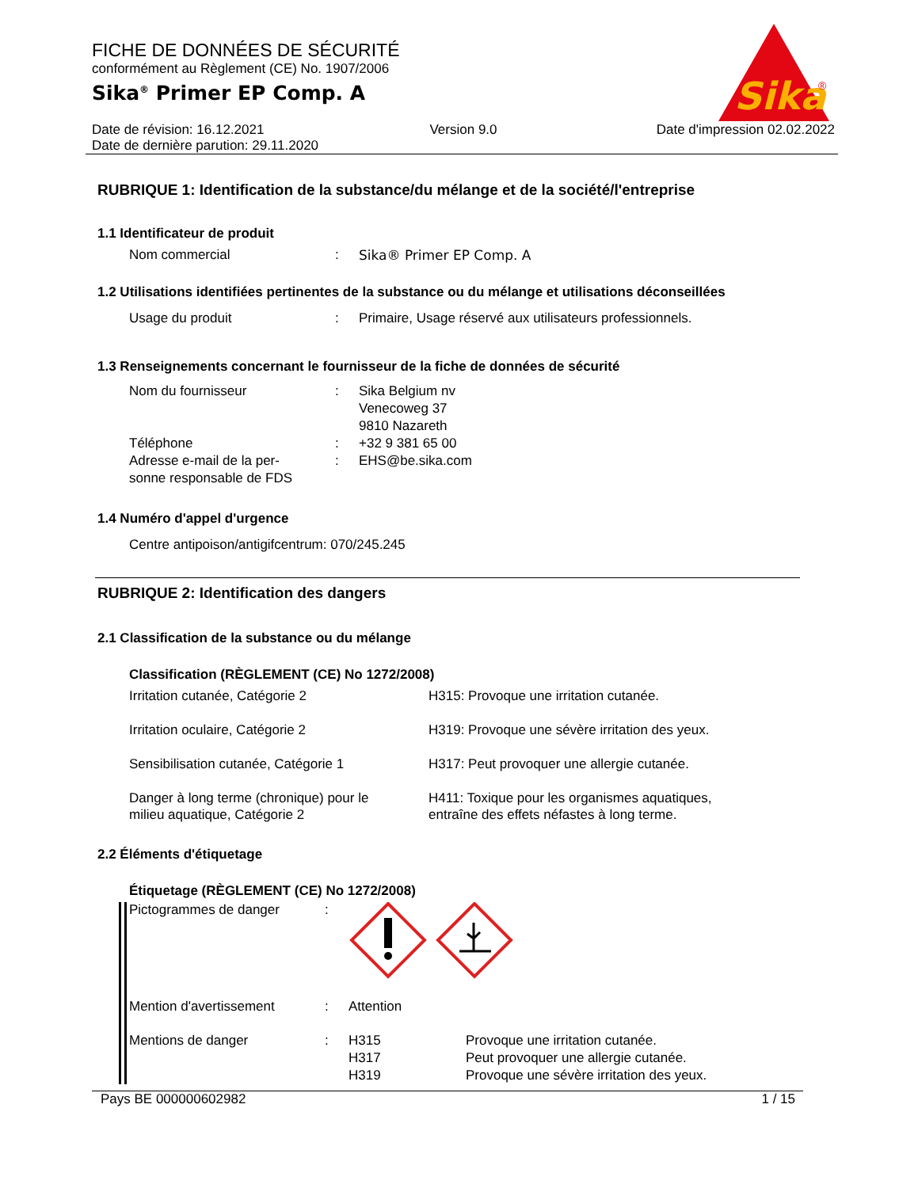FICHE DE DONNÉES DE SÉCURITÉ
conformément au Règlement (CE) No. 1907/2006
Sika<sup>®</sup> Primer EP Comp. A
Sika
®
Date de révision: 16.12.2021
Date de dernière parution: 29.11.2020
Version 9.0 Date d'impression 02.02.2022
RUBRIQUE 1: Identification de la substance/du mélange et de la société/l'entreprise
1.1 Identificateur de produit
Nom commercial : Sika® Primer EP Comp. A
1.2 Utilisations identifiées pertinentes de la substance ou du mélange et utilisations déconseillées
Usage du produit : Primaire, Usage réservé aux utilisateurs professionnels.
1.3 Renseignements concernant le fournisseur de la fiche de données de sécurité
Nom du fournisseur : Sika Belgium nv
Venecoweg 37
9810 Nazareth
Téléphone : +32 9 381 65 00
Adresse e-mail de la per-
sonne responsable de FDS
: EHS@be.sika.com
1.4 Numéro d'appel d'urgence
Centre antipoison/antigifcentrum: 070/245.245
RUBRIQUE 2: Identification des dangers
2.1 Classification de la substance ou du mélange
Classification (RÈGLEMENT (CE) No 1272/2008)
Irritation cutanée, Catégorie 2 H315: Provoque une irritation cutanée.
Irritation oculaire, Catégorie 2 H319: Provoque une sévère irritation des yeux.
Sensibilisation cutanée, Catégorie 1 H317: Peut provoquer une allergie cutanée.
Danger à long terme (chronique) pour le
milieu aquatique, Catégorie 2
H411: Toxique pour les organismes aquatiques,
entraîne des effets néfastes à long terme.
2.2 Éléments d'étiquetage
Étiquetage (RÈGLEMENT (CE) No 1272/2008)
Pictogrammes de danger :
Mention d'avertissement : Attention
Mentions de danger : H315
H317
H319
Provoque une irritation cutanée.
Peut provoquer une allergie cutanée.
Provoque une sévère irritation des yeux.
Pays BE 000000602982 1 / 15